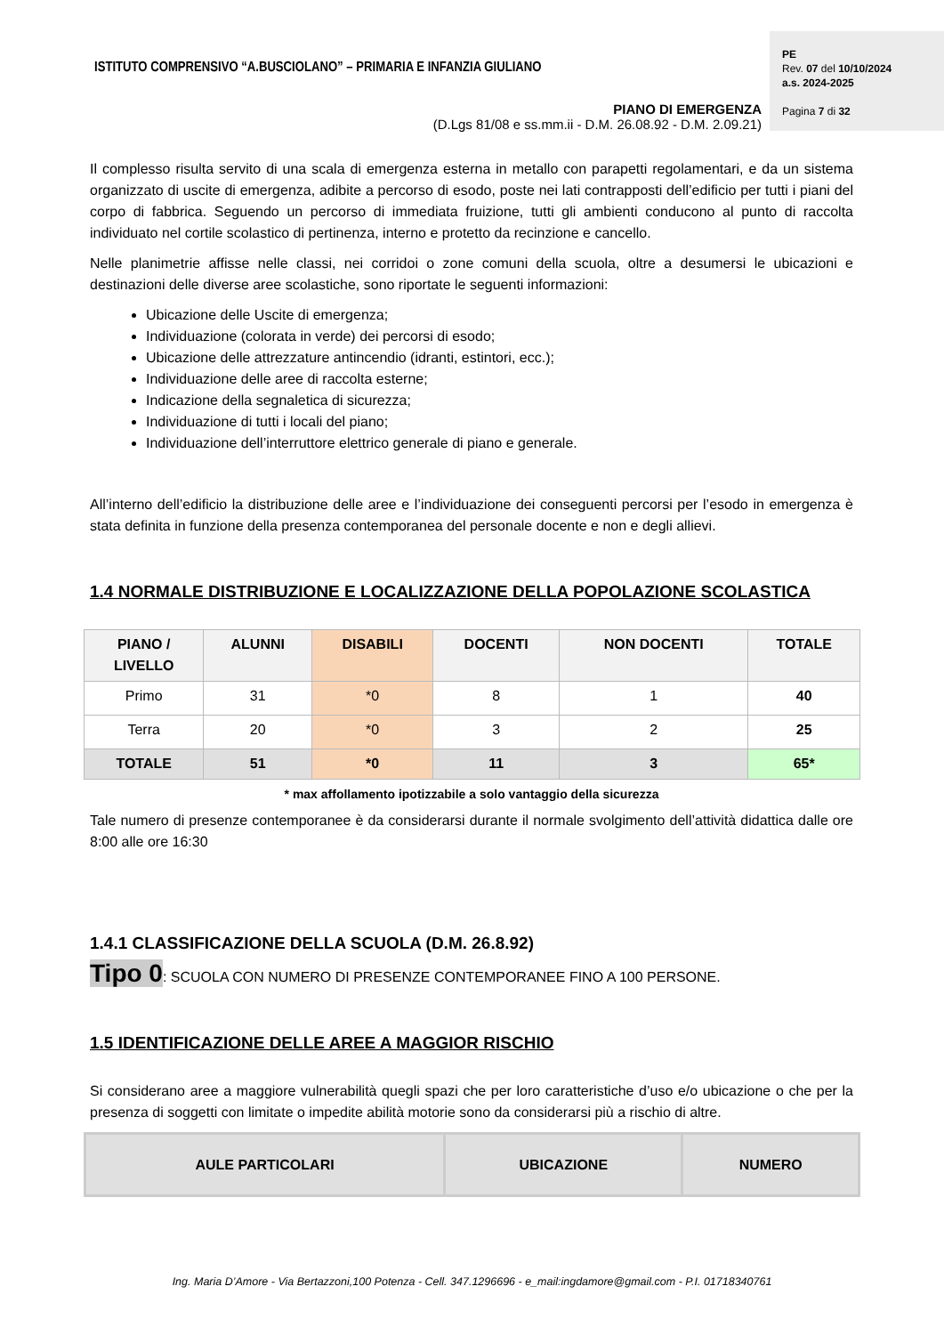ISTITUTO COMPRENSIVO “A.BUSCIOLANO” – PRIMARIA E INFANZIA GIULIANO
PIANO DI EMERGENZA
(D.Lgs 81/08 e ss.mm.ii - D.M. 26.08.92 - D.M. 2.09.21)
PE
Rev. 07 del 10/10/2024
a.s. 2024-2025
Pagina 7 di 32
Il complesso risulta servito di una scala di emergenza esterna in metallo con parapetti regolamentari, e da un sistema organizzato di uscite di emergenza, adibite a percorso di esodo, poste nei lati contrapposti dell’edificio per tutti i piani del corpo di fabbrica. Seguendo un percorso di immediata fruizione, tutti gli ambienti conducono al punto di raccolta individuato nel cortile scolastico di pertinenza, interno e protetto da recinzione e cancello.
Nelle planimetrie affisse nelle classi, nei corridoi o zone comuni della scuola, oltre a desumersi le ubicazioni e destinazioni delle diverse aree scolastiche, sono riportate le seguenti informazioni:
Ubicazione delle Uscite di emergenza;
Individuazione (colorata in verde) dei percorsi di esodo;
Ubicazione delle attrezzature antincendio (idranti, estintori, ecc.);
Individuazione delle aree di raccolta esterne;
Indicazione della segnaletica di sicurezza;
Individuazione di tutti i locali del piano;
Individuazione dell’interruttore elettrico generale di piano e generale.
All’interno dell’edificio la distribuzione delle aree e l’individuazione dei conseguenti percorsi per l’esodo in emergenza è stata definita in funzione della presenza contemporanea del personale docente e non e degli allievi.
1.4 NORMALE DISTRIBUZIONE E LOCALIZZAZIONE DELLA POPOLAZIONE SCOLASTICA
| PIANO / LIVELLO | ALUNNI | DISABILI | DOCENTI | NON DOCENTI | TOTALE |
| --- | --- | --- | --- | --- | --- |
| Primo | 31 | *0 | 8 | 1 | 40 |
| Terra | 20 | *0 | 3 | 2 | 25 |
| TOTALE | 51 | *0 | 11 | 3 | 65* |
* max affollamento ipotizzabile a solo vantaggio della sicurezza
Tale numero di presenze contemporanee è da considerarsi durante il normale svolgimento dell’attività didattica dalle ore 8:00 alle ore 16:30
1.4.1 CLASSIFICAZIONE DELLA SCUOLA (D.M. 26.8.92)
Tipo 0: SCUOLA CON NUMERO DI PRESENZE CONTEMPORANEE FINO A 100 PERSONE.
1.5 IDENTIFICAZIONE DELLE AREE A MAGGIOR RISCHIO
Si considerano aree a maggiore vulnerabilità quegli spazi che per loro caratteristiche d’uso e/o ubicazione o che per la presenza di soggetti con limitate o impedite abilità motorie sono da considerarsi più a rischio di altre.
| AULE PARTICOLARI | UBICAZIONE | NUMERO |
| --- | --- | --- |
Ing. Maria D’Amore - Via Bertazzoni,100 Potenza - Cell. 347.1296696 - e_mail:ingdamore@gmail.com - P.I. 01718340761